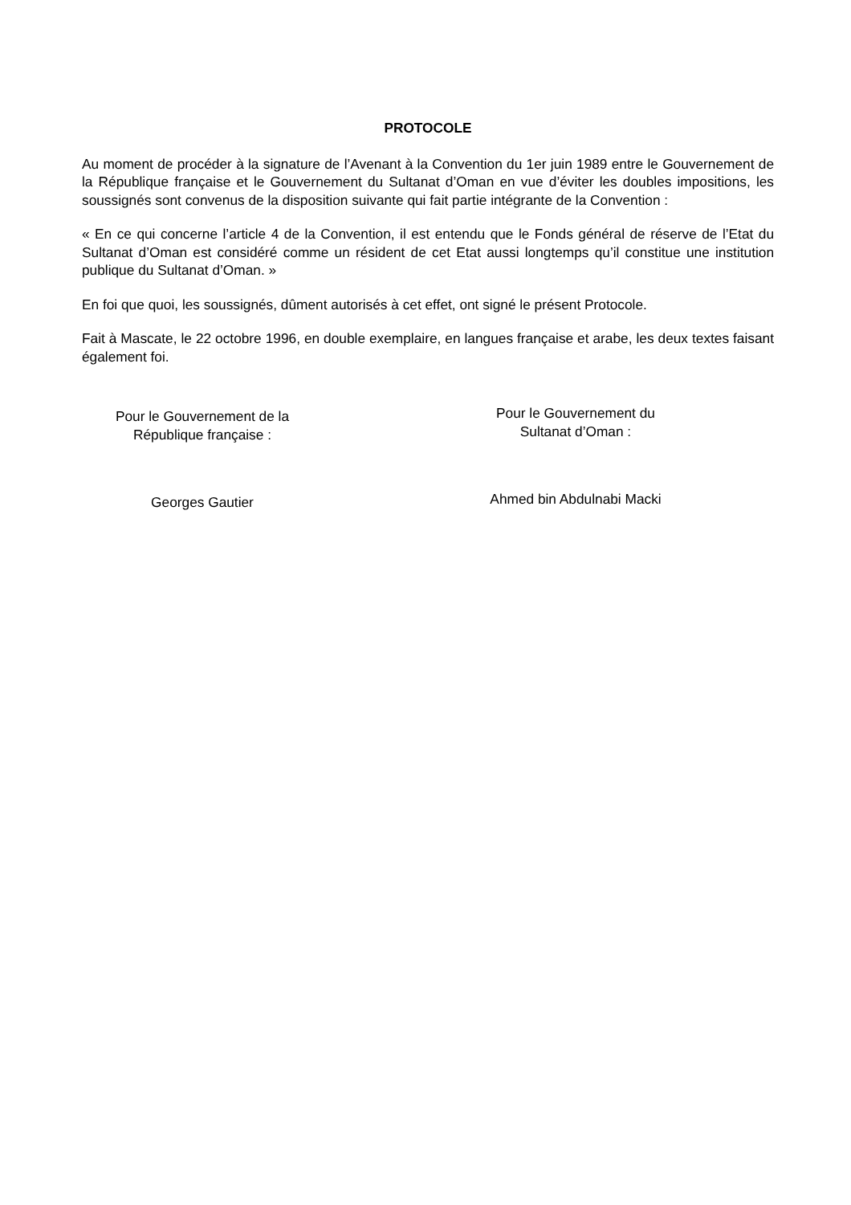PROTOCOLE
Au moment de procéder à la signature de l’Avenant à la Convention du 1er juin 1989 entre le Gouvernement de la République française et le Gouvernement du Sultanat d’Oman en vue d’éviter les doubles impositions, les soussignés sont convenus de la disposition suivante qui fait partie intégrante de la Convention :
« En ce qui concerne l’article 4 de la Convention, il est entendu que le Fonds général de réserve de l’Etat du Sultanat d’Oman est considéré comme un résident de cet Etat aussi longtemps qu’il constitue une institution publique du Sultanat d’Oman. »
En foi que quoi, les soussignés, dûment autorisés à cet effet, ont signé le présent Protocole.
Fait à Mascate, le 22 octobre 1996, en double exemplaire, en langues française et arabe, les deux textes faisant également foi.
Pour le Gouvernement de la
République française :
Georges Gautier
Pour le Gouvernement du
Sultanat d’Oman :
Ahmed bin Abdulnabi Macki